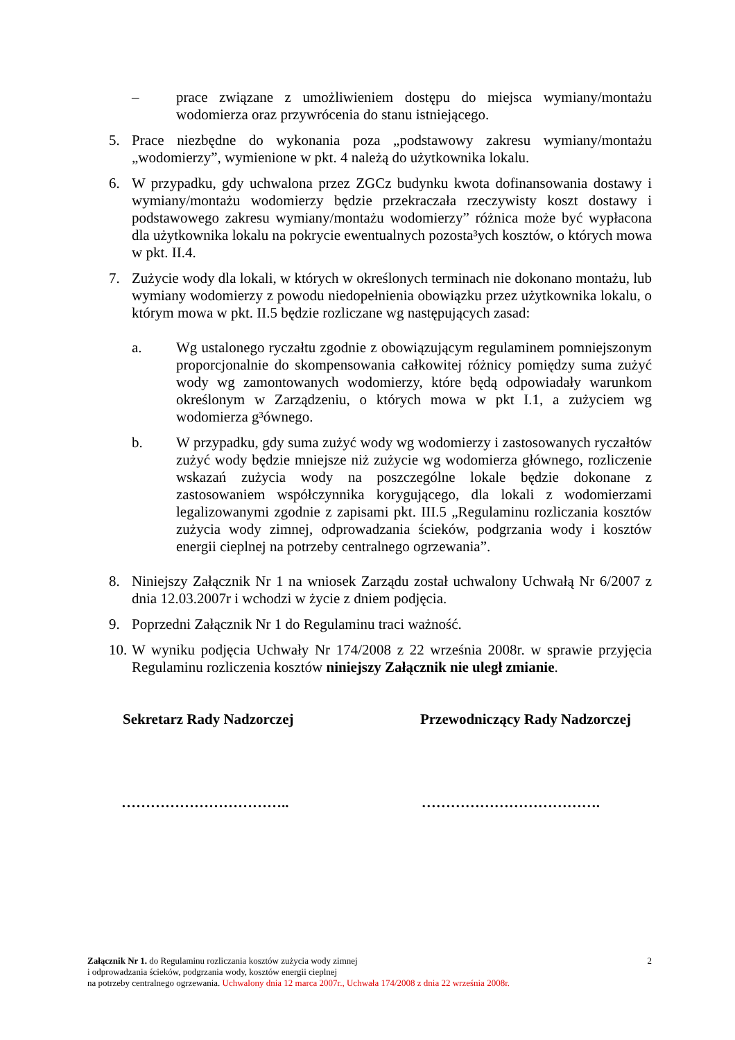– prace związane z umożliwieniem dostępu do miejsca wymiany/montażu wodomierza oraz przywrócenia do stanu istniejącego.
5. Prace niezbędne do wykonania poza „podstawowy zakresu wymiany/montażu „wodomierzy”, wymienione w pkt. 4 należą do użytkownika lokalu.
6. W przypadku, gdy uchwalona przez ZGCz budynku kwota dofinansowania dostawy i wymiany/montażu wodomierzy będzie przekraczała rzeczywisty koszt dostawy i podstawowego zakresu wymiany/montażu wodomierzy” różnica może być wypłacona dla użytkownika lokalu na pokrycie ewentualnych pozosta³ych kosztów, o których mowa w pkt. II.4.
7. Zużycie wody dla lokali, w których w określonych terminach nie dokonano montażu, lub wymiany wodomierzy z powodu niedopełnienia obowiązku przez użytkownika lokalu, o którym mowa w pkt. II.5 będzie rozliczane wg następujących zasad:
a. Wg ustalonego ryczałtu zgodnie z obowiązującym regulaminem pomniejszonym proporcjonalnie do skompensowania całkowitej różnicy pomiędzy suma zużyć wody wg zamontowanych wodomierzy, które będą odpowiadały warunkom określonym w Zarządzeniu, o których mowa w pkt I.1, a zużyciem wg wodomierza g³ównego.
b. W przypadku, gdy suma zużyć wody wg wodomierzy i zastosowanych ryczałtów zużyć wody będzie mniejsze niż zużycie wg wodomierza głównego, rozliczenie wskazań zużycia wody na poszczególne lokale będzie dokonane z zastosowaniem współczynnika korygującego, dla lokali z wodomierzami legalizowanymi zgodnie z zapisami pkt. III.5 „Regulaminu rozliczania kosztów zużycia wody zimnej, odprowadzania ścieków, podgrzania wody i kosztów energii cieplnej na potrzeby centralnego ogrzewania”.
8. Niniejszy Załącznik Nr 1 na wniosek Zarządu został uchwalony Uchwałą Nr 6/2007 z dnia 12.03.2007r i wchodzi w życie z dniem podjęcia.
9. Poprzedni Załącznik Nr 1 do Regulaminu traci ważność.
10.
W wyniku podjęcia Uchwały Nr 174/2008 z 22 września 2008r. w sprawie przyjęcia Regulaminu rozliczenia kosztów niniejszy Załącznik nie uległ zmianie.
Sekretarz Rady Nadzorczej Przewodniczący Rady Nadzorczej
…………………………….. ……………………………….
Załącznik Nr 1. do Regulaminu rozliczania kosztów zużycia wody zimnej 2
i odprowadzania ścieków, podgrzania wody, kosztów energii cieplnej
na potrzeby centralnego ogrzewania. Uchwalony dnia 12 marca 2007r., Uchwała 174/2008 z dnia 22 września 2008r.